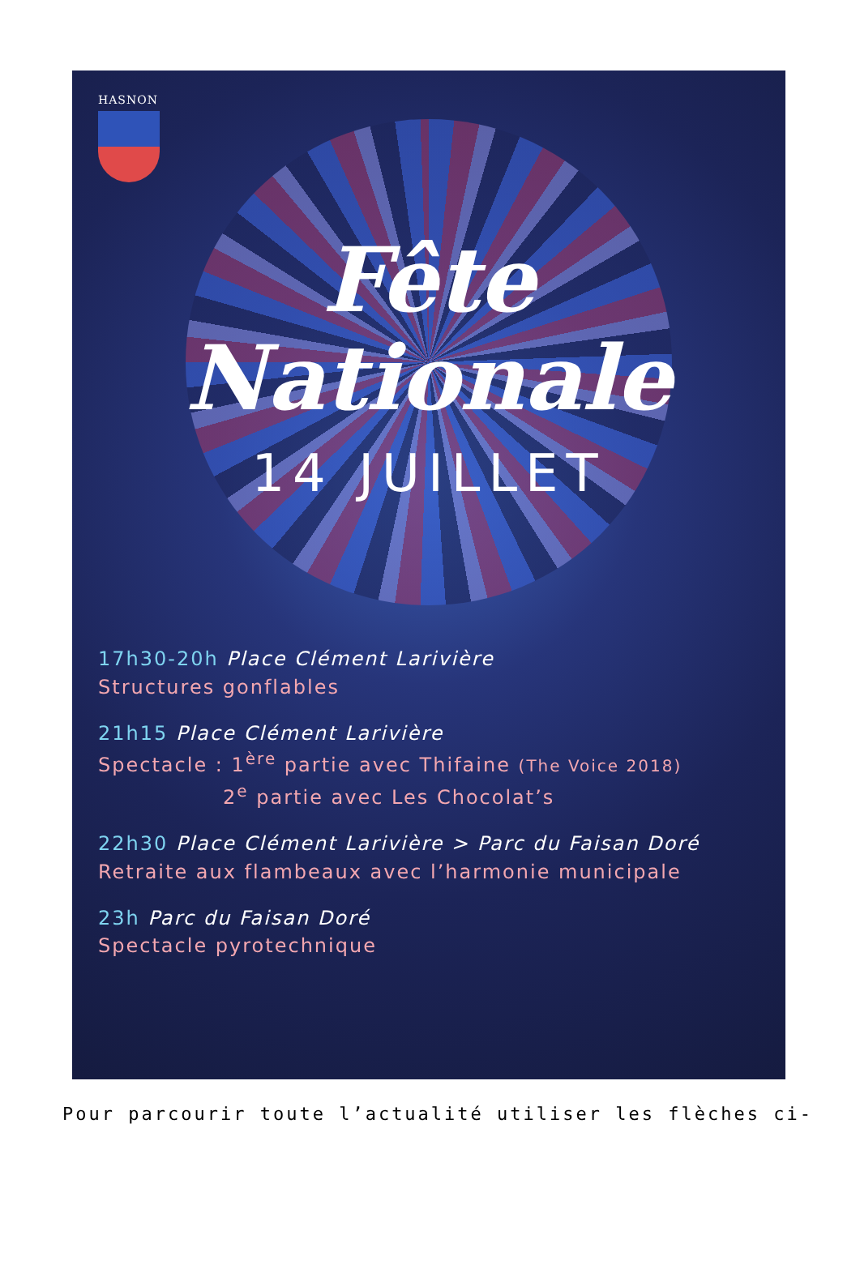HASNON
Fête
Nationale
14 JUILLET
17h30-20h Place Clément Larivière
Structures gonflables
21h15 Place Clément Larivière
Spectacle : 1<sup>ère</sup> partie avec Thifaine (The Voice 2018)
2<sup>e</sup> partie avec Les Chocolat’s
22h30 Place Clément Larivière > Parc du Faisan Doré
Retraite aux flambeaux avec l’harmonie municipale
23h Parc du Faisan Doré
Spectacle pyrotechnique
Pour parcourir toute l’actualité utiliser les flèches ci-